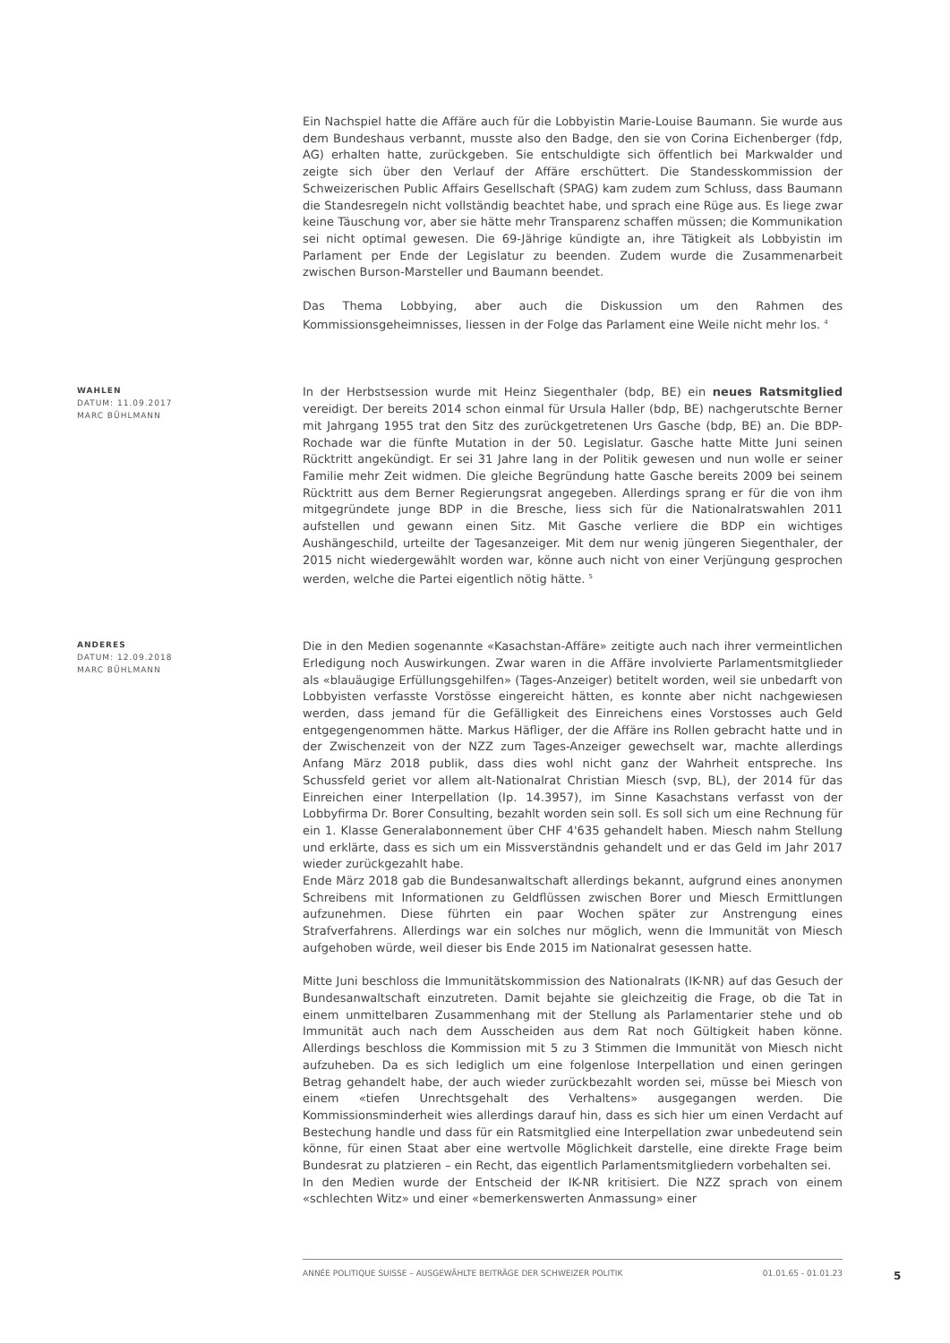Ein Nachspiel hatte die Affäre auch für die Lobbyistin Marie-Louise Baumann. Sie wurde aus dem Bundeshaus verbannt, musste also den Badge, den sie von Corina Eichenberger (fdp, AG) erhalten hatte, zurückgeben. Sie entschuldigte sich öffentlich bei Markwalder und zeigte sich über den Verlauf der Affäre erschüttert. Die Standesskommission der Schweizerischen Public Affairs Gesellschaft (SPAG) kam zudem zum Schluss, dass Baumann die Standesregeln nicht vollständig beachtet habe, und sprach eine Rüge aus. Es liege zwar keine Täuschung vor, aber sie hätte mehr Transparenz schaffen müssen; die Kommunikation sei nicht optimal gewesen. Die 69-Jährige kündigte an, ihre Tätigkeit als Lobbyistin im Parlament per Ende der Legislatur zu beenden. Zudem wurde die Zusammenarbeit zwischen Burson-Marsteller und Baumann beendet.
Das Thema Lobbying, aber auch die Diskussion um den Rahmen des Kommissionsgeheimnisses, liessen in der Folge das Parlament eine Weile nicht mehr los. <sup>4</sup>
WAHLEN
DATUM: 11.09.2017
MARC BÜHLMANN
In der Herbstsession wurde mit Heinz Siegenthaler (bdp, BE) ein neues Ratsmitglied vereidigt. Der bereits 2014 schon einmal für Ursula Haller (bdp, BE) nachgerutschte Berner mit Jahrgang 1955 trat den Sitz des zurückgetretenen Urs Gasche (bdp, BE) an. Die BDP-Rochade war die fünfte Mutation in der 50. Legislatur. Gasche hatte Mitte Juni seinen Rücktritt angekündigt. Er sei 31 Jahre lang in der Politik gewesen und nun wolle er seiner Familie mehr Zeit widmen. Die gleiche Begründung hatte Gasche bereits 2009 bei seinem Rücktritt aus dem Berner Regierungsrat angegeben. Allerdings sprang er für die von ihm mitgegründete junge BDP in die Bresche, liess sich für die Nationalratswahlen 2011 aufstellen und gewann einen Sitz. Mit Gasche verliere die BDP ein wichtiges Aushängeschild, urteilte der Tagesanzeiger. Mit dem nur wenig jüngeren Siegenthaler, der 2015 nicht wiedergewählt worden war, könne auch nicht von einer Verjüngung gesprochen werden, welche die Partei eigentlich nötig hätte. <sup>5</sup>
ANDERES
DATUM: 12.09.2018
MARC BÜHLMANN
Die in den Medien sogenannte «Kasachstan-Affäre» zeitigte auch nach ihrer vermeintlichen Erledigung noch Auswirkungen. Zwar waren in die Affäre involvierte Parlamentsmitglieder als «blauäugige Erfüllungsgehilfen» (Tages-Anzeiger) betitelt worden, weil sie unbedarft von Lobbyisten verfasste Vorstösse eingereicht hätten, es konnte aber nicht nachgewiesen werden, dass jemand für die Gefälligkeit des Einreichens eines Vorstosses auch Geld entgegengenommen hätte. Markus Häfliger, der die Affäre ins Rollen gebracht hatte und in der Zwischenzeit von der NZZ zum Tages-Anzeiger gewechselt war, machte allerdings Anfang März 2018 publik, dass dies wohl nicht ganz der Wahrheit entspreche. Ins Schussfeld geriet vor allem alt-Nationalrat Christian Miesch (svp, BL), der 2014 für das Einreichen einer Interpellation (Ip. 14.3957), im Sinne Kasachstans verfasst von der Lobbyfirma Dr. Borer Consulting, bezahlt worden sein soll. Es soll sich um eine Rechnung für ein 1. Klasse Generalabonnement über CHF 4'635 gehandelt haben. Miesch nahm Stellung und erklärte, dass es sich um ein Missverständnis gehandelt und er das Geld im Jahr 2017 wieder zurückgezahlt habe.
Ende März 2018 gab die Bundesanwaltschaft allerdings bekannt, aufgrund eines anonymen Schreibens mit Informationen zu Geldflüssen zwischen Borer und Miesch Ermittlungen aufzunehmen. Diese führten ein paar Wochen später zur Anstrengung eines Strafverfahrens. Allerdings war ein solches nur möglich, wenn die Immunität von Miesch aufgehoben würde, weil dieser bis Ende 2015 im Nationalrat gesessen hatte.
Mitte Juni beschloss die Immunitätskommission des Nationalrats (IK-NR) auf das Gesuch der Bundesanwaltschaft einzutreten. Damit bejahte sie gleichzeitig die Frage, ob die Tat in einem unmittelbaren Zusammenhang mit der Stellung als Parlamentarier stehe und ob Immunität auch nach dem Ausscheiden aus dem Rat noch Gültigkeit haben könne. Allerdings beschloss die Kommission mit 5 zu 3 Stimmen die Immunität von Miesch nicht aufzuheben. Da es sich lediglich um eine folgenlose Interpellation und einen geringen Betrag gehandelt habe, der auch wieder zurückbezahlt worden sei, müsse bei Miesch von einem «tiefen Unrechtsgehalt des Verhaltens» ausgegangen werden. Die Kommissionsminderheit wies allerdings darauf hin, dass es sich hier um einen Verdacht auf Bestechung handle und dass für ein Ratsmitglied eine Interpellation zwar unbedeutend sein könne, für einen Staat aber eine wertvolle Möglichkeit darstelle, eine direkte Frage beim Bundesrat zu platzieren – ein Recht, das eigentlich Parlamentsmitgliedern vorbehalten sei.
In den Medien wurde der Entscheid der IK-NR kritisiert. Die NZZ sprach von einem «schlechten Witz» und einer «bemerkenswerten Anmassung» einer
ANNÉE POLITIQUE SUISSE – AUSGEWÄHLTE BEITRÄGE DER SCHWEIZER POLITIK 01.01.65 - 01.01.23
5